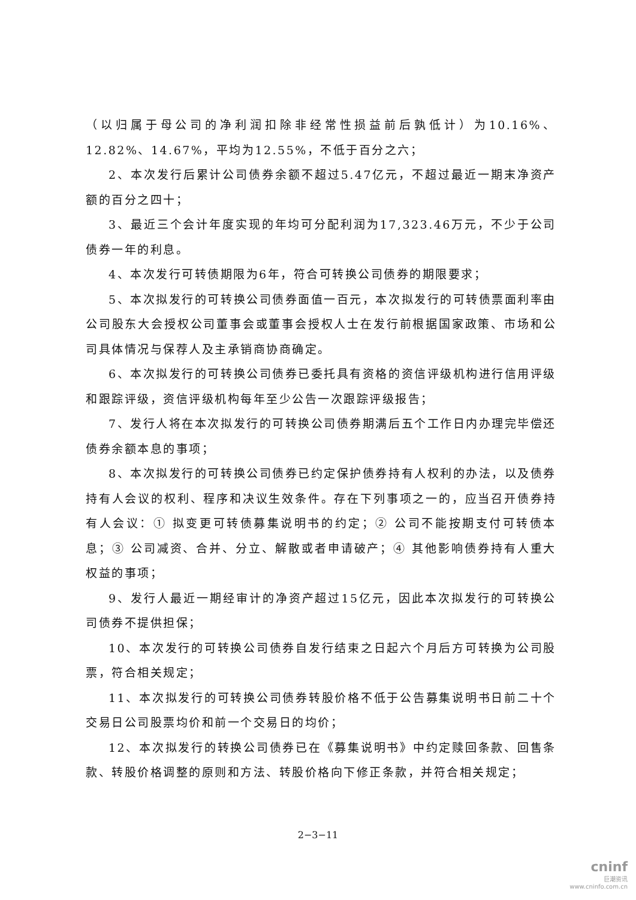（以归属于母公司的净利润扣除非经常性损益前后孰低计）为10.16%、12.82%、14.67%，平均为12.55%，不低于百分之六；
2、本次发行后累计公司债券余额不超过5.47亿元，不超过最近一期末净资产额的百分之四十；
3、最近三个会计年度实现的年均可分配利润为17,323.46万元，不少于公司债券一年的利息。
4、本次发行可转债期限为6年，符合可转换公司债券的期限要求；
5、本次拟发行的可转换公司债券面值一百元，本次拟发行的可转债票面利率由公司股东大会授权公司董事会或董事会授权人士在发行前根据国家政策、市场和公司具体情况与保荐人及主承销商协商确定。
6、本次拟发行的可转换公司债券已委托具有资格的资信评级机构进行信用评级和跟踪评级，资信评级机构每年至少公告一次跟踪评级报告；
7、发行人将在本次拟发行的可转换公司债券期满后五个工作日内办理完毕偿还债券余额本息的事项；
8、本次拟发行的可转换公司债券已约定保护债券持有人权利的办法，以及债券持有人会议的权利、程序和决议生效条件。存在下列事项之一的，应当召开债券持有人会议：① 拟变更可转债募集说明书的约定；② 公司不能按期支付可转债本息；③ 公司减资、合并、分立、解散或者申请破产；④ 其他影响债券持有人重大权益的事项；
9、发行人最近一期经审计的净资产超过15亿元，因此本次拟发行的可转换公司债券不提供担保；
10、本次发行的可转换公司债券自发行结束之日起六个月后方可转换为公司股票，符合相关规定；
11、本次拟发行的可转换公司债券转股价格不低于公告募集说明书日前二十个交易日公司股票均价和前一个交易日的均价；
12、本次拟发行的转换公司债券已在《募集说明书》中约定赎回条款、回售条款、转股价格调整的原则和方法、转股价格向下修正条款，并符合相关规定；
2−3−11
cninf
巨潮资讯
www.cninfo.com.cn